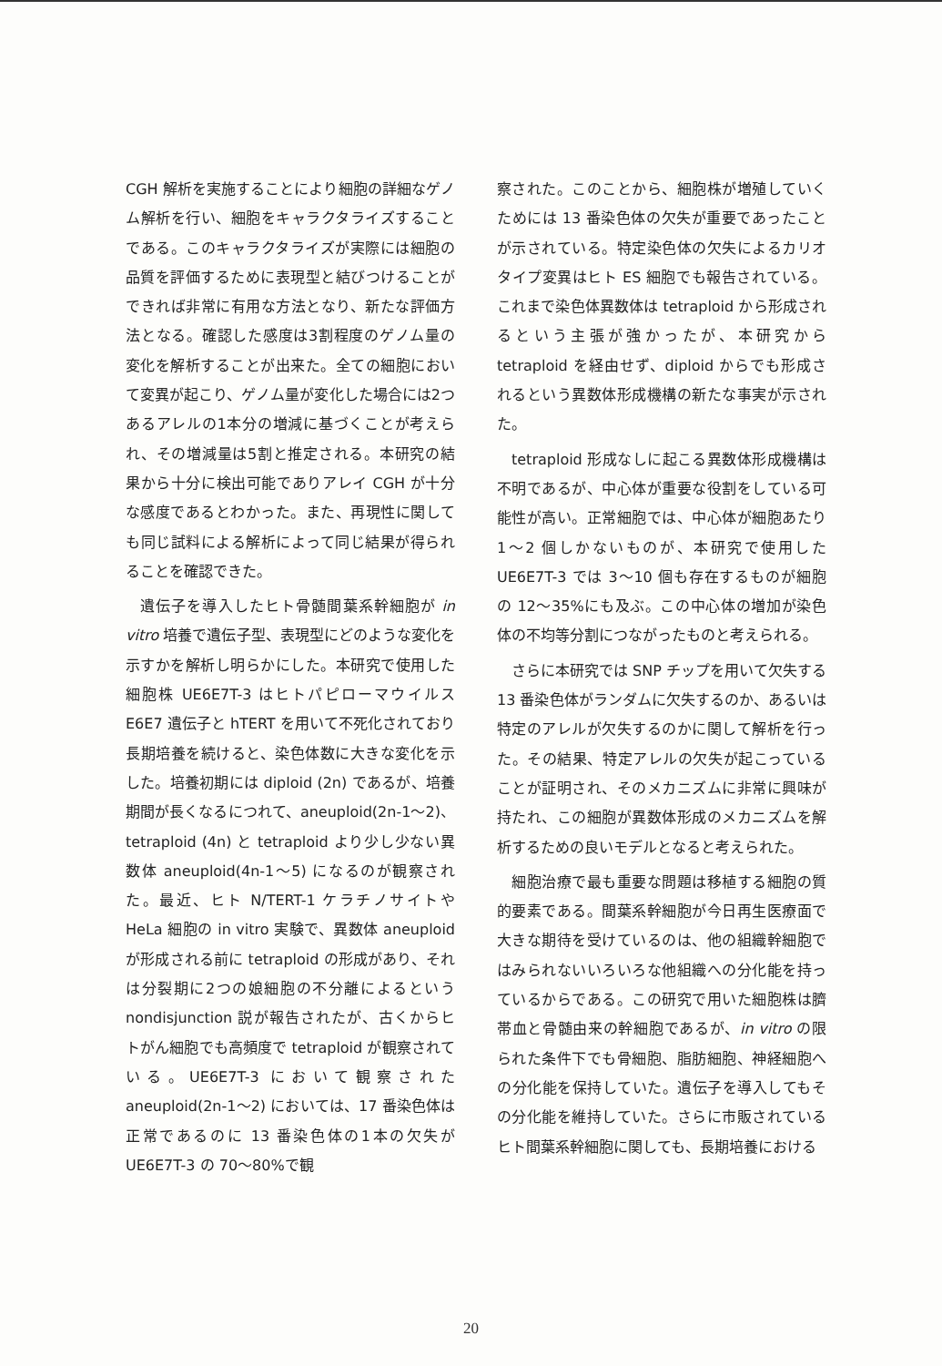CGH 解析を実施することにより細胞の詳細なゲノム解析を行い、細胞をキャラクタライズすることである。このキャラクタライズが実際には細胞の品質を評価するために表現型と結びつけることができれば非常に有用な方法となり、新たな評価方法となる。確認した感度は3割程度のゲノム量の変化を解析することが出来た。全ての細胞において変異が起こり、ゲノム量が変化した場合には2つあるアレルの1本分の増減に基づくことが考えられ、その増減量は5割と推定される。本研究の結果から十分に検出可能でありアレイ CGH が十分な感度であるとわかった。また、再現性に関しても同じ試料による解析によって同じ結果が得られることを確認できた。
遺伝子を導入したヒト骨髄間葉系幹細胞が in vitro 培養で遺伝子型、表現型にどのような変化を示すかを解析し明らかにした。本研究で使用した細胞株 UE6E7T-3 はヒトパピローマウイルス E6E7 遺伝子と hTERT を用いて不死化されており長期培養を続けると、染色体数に大きな変化を示した。培養初期には diploid (2n) であるが、培養期間が長くなるにつれて、aneuploid(2n-1～2)、tetraploid (4n) と tetraploid より少し少ない異数体 aneuploid(4n-1～5) になるのが観察された。最近、ヒト N/TERT-1 ケラチノサイトや HeLa 細胞の in vitro 実験で、異数体 aneuploid が形成される前に tetraploid の形成があり、それは分裂期に2つの娘細胞の不分離によるという nondisjunction 説が報告されたが、古くからヒトがん細胞でも高頻度で tetraploid が観察されている。UE6E7T-3 において観察された aneuploid(2n-1～2) においては、17 番染色体は正常であるのに 13 番染色体の1本の欠失が UE6E7T-3 の 70～80%で観
察された。このことから、細胞株が増殖していくためには 13 番染色体の欠失が重要であったことが示されている。特定染色体の欠失によるカリオタイプ変異はヒト ES 細胞でも報告されている。これまで染色体異数体は tetraploid から形成されるという主張が強かったが、本研究から tetraploid を経由せず、diploid からでも形成されるという異数体形成機構の新たな事実が示された。
tetraploid 形成なしに起こる異数体形成機構は不明であるが、中心体が重要な役割をしている可能性が高い。正常細胞では、中心体が細胞あたり 1～2 個しかないものが、本研究で使用した UE6E7T-3 では 3～10 個も存在するものが細胞の 12～35%にも及ぶ。この中心体の増加が染色体の不均等分割につながったものと考えられる。
さらに本研究では SNP チップを用いて欠失する 13 番染色体がランダムに欠失するのか、あるいは特定のアレルが欠失するのかに関して解析を行った。その結果、特定アレルの欠失が起こっていることが証明され、そのメカニズムに非常に興味が持たれ、この細胞が異数体形成のメカニズムを解析するための良いモデルとなると考えられた。
細胞治療で最も重要な問題は移植する細胞の質的要素である。間葉系幹細胞が今日再生医療面で大きな期待を受けているのは、他の組織幹細胞ではみられないいろいろな他組織への分化能を持っているからである。この研究で用いた細胞株は臍帯血と骨髄由来の幹細胞であるが、in vitro の限られた条件下でも骨細胞、脂肪細胞、神経細胞への分化能を保持していた。遺伝子を導入してもその分化能を維持していた。さらに市販されているヒト間葉系幹細胞に関しても、長期培養における
20